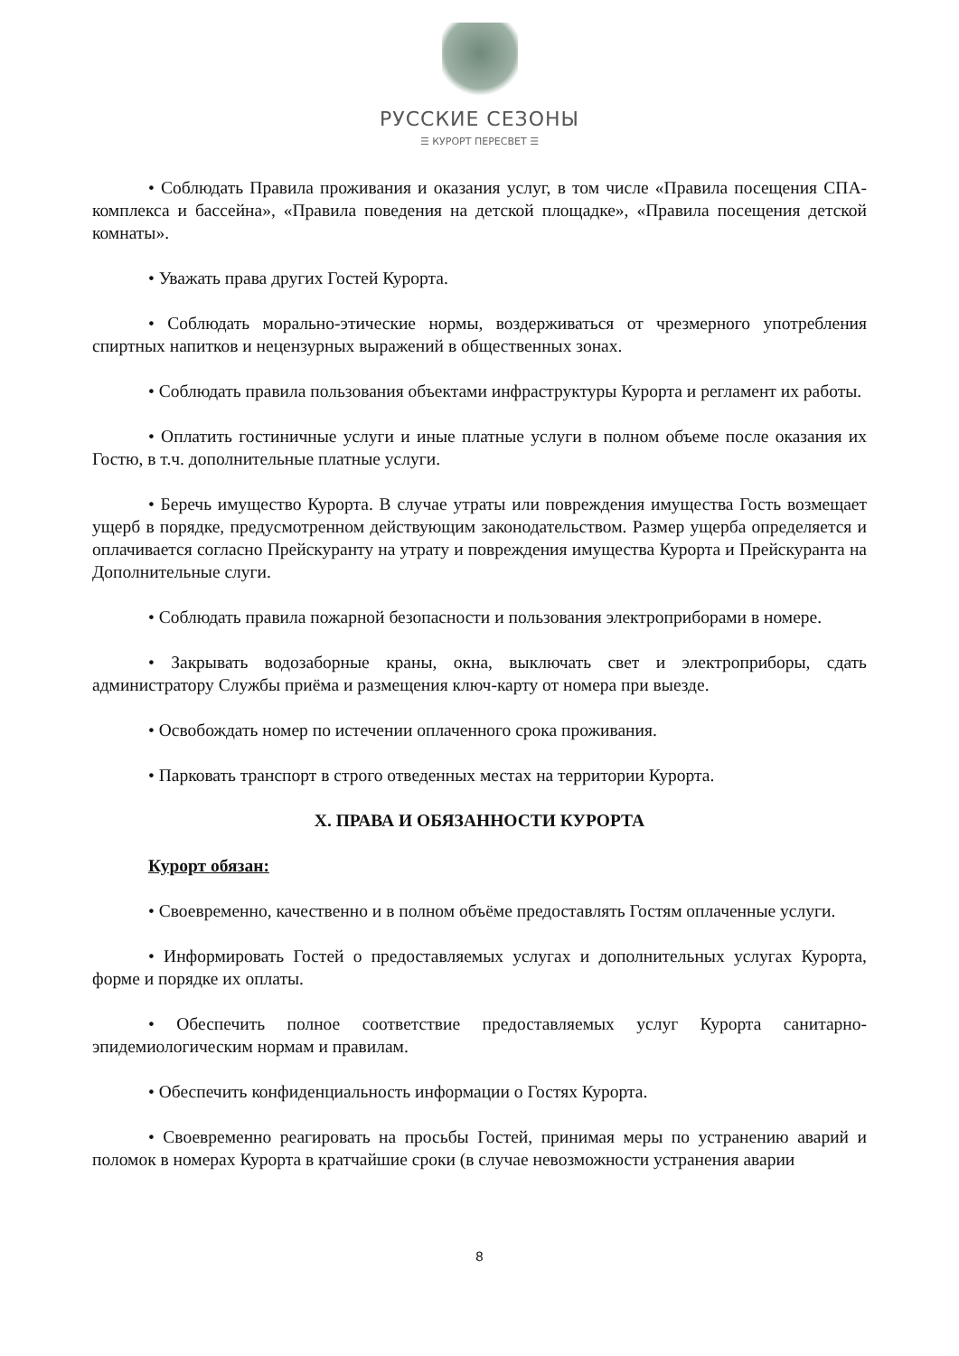РУССКИЕ СЕЗОНЫ
☰ КУРОРТ ПЕРЕСВЕТ ☰
• Соблюдать Правила проживания и оказания услуг, в том числе «Правила посещения СПА-комплекса и бассейна», «Правила поведения на детской площадке», «Правила посещения детской комнаты».
• Уважать права других Гостей Курорта.
• Соблюдать морально-этические нормы, воздерживаться от чрезмерного употребления спиртных напитков и нецензурных выражений в общественных зонах.
• Соблюдать правила пользования объектами инфраструктуры Курорта и регламент их работы.
• Оплатить гостиничные услуги и иные платные услуги в полном объеме после оказания их Гостю, в т.ч. дополнительные платные услуги.
• Беречь имущество Курорта. В случае утраты или повреждения имущества Гость возмещает ущерб в порядке, предусмотренном действующим законодательством. Размер ущерба определяется и оплачивается согласно Прейскуранту на утрату и повреждения имущества Курорта и Прейскуранта на Дополнительные слуги.
• Соблюдать правила пожарной безопасности и пользования электроприборами в номере.
• Закрывать водозаборные краны, окна, выключать свет и электроприборы, сдать администратору Службы приёма и размещения ключ-карту от номера при выезде.
• Освобождать номер по истечении оплаченного срока проживания.
• Парковать транспорт в строго отведенных местах на территории Курорта.
X. ПРАВА И ОБЯЗАННОСТИ КУРОРТА
Курорт обязан:
• Своевременно, качественно и в полном объёме предоставлять Гостям оплаченные услуги.
• Информировать Гостей о предоставляемых услугах и дополнительных услугах Курорта, форме и порядке их оплаты.
• Обеспечить полное соответствие предоставляемых услуг Курорта санитарно-эпидемиологическим нормам и правилам.
• Обеспечить конфиденциальность информации о Гостях Курорта.
• Своевременно реагировать на просьбы Гостей, принимая меры по устранению аварий и поломок в номерах Курорта в кратчайшие сроки (в случае невозможности устранения аварии
8